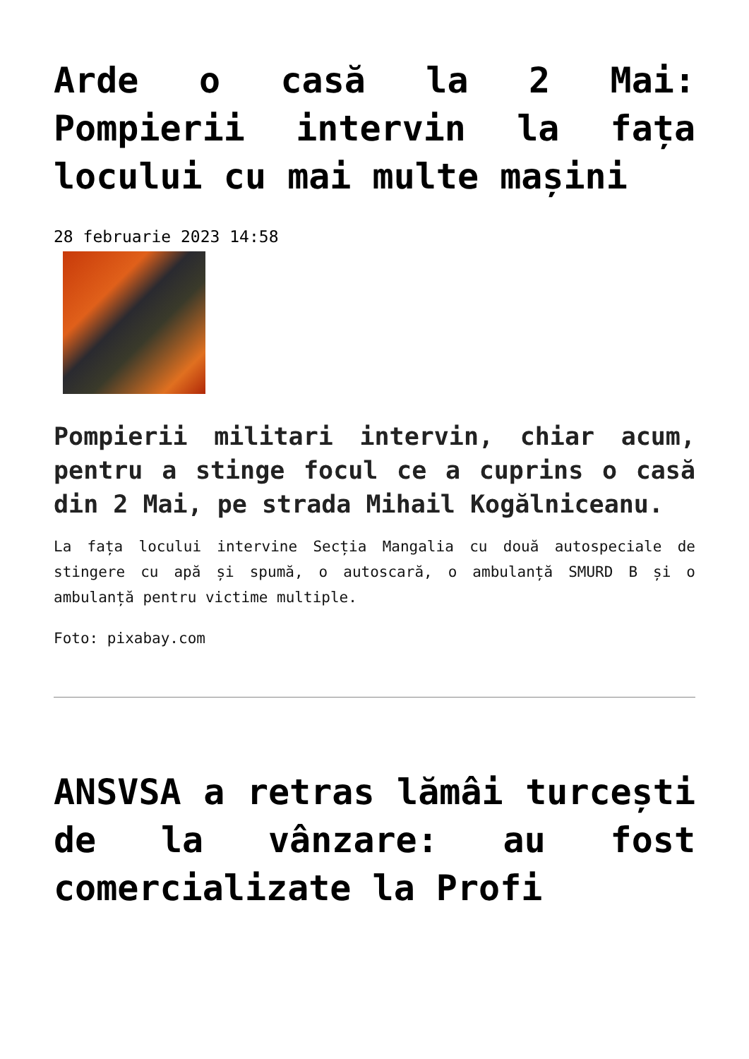Arde o casă la 2 Mai: Pompierii intervin la fața locului cu mai multe mașini
28 februarie 2023 14:58
Pompierii militari intervin, chiar acum, pentru a stinge focul ce a cuprins o casă din 2 Mai, pe strada Mihail Kogălniceanu.
La fața locului intervine Secția Mangalia cu două autospeciale de stingere cu apă și spumă, o autoscară, o ambulanță SMURD B și o ambulanță pentru victime multiple.
Foto: pixabay.com
ANSVSA a retras lămâi turcești de la vânzare: au fost comercializate la Profi